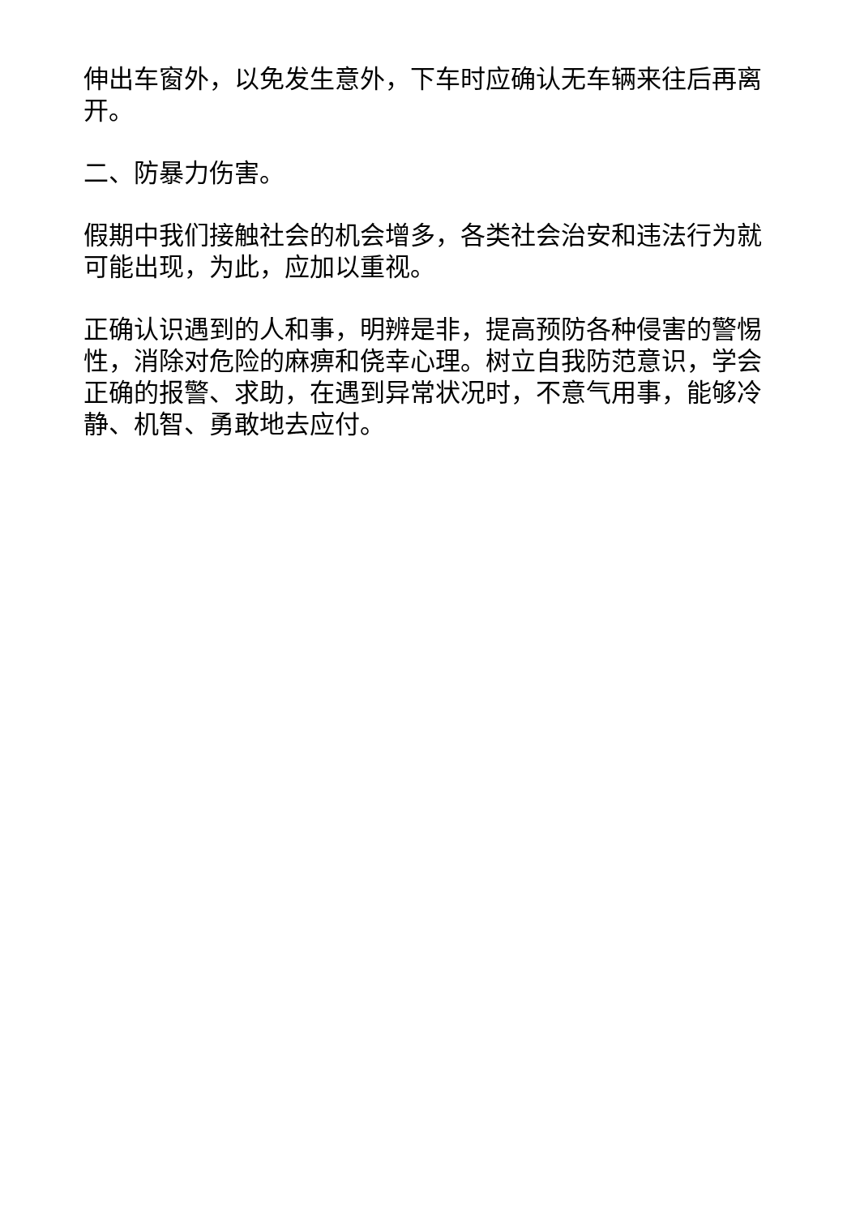伸出车窗外，以免发生意外，下车时应确认无车辆来往后再离开。
二、防暴力伤害。
假期中我们接触社会的机会增多，各类社会治安和违法行为就可能出现，为此，应加以重视。
正确认识遇到的人和事，明辨是非，提高预防各种侵害的警惕性，消除对危险的麻痹和侥幸心理。树立自我防范意识，学会正确的报警、求助，在遇到异常状况时，不意气用事，能够冷静、机智、勇敢地去应付。